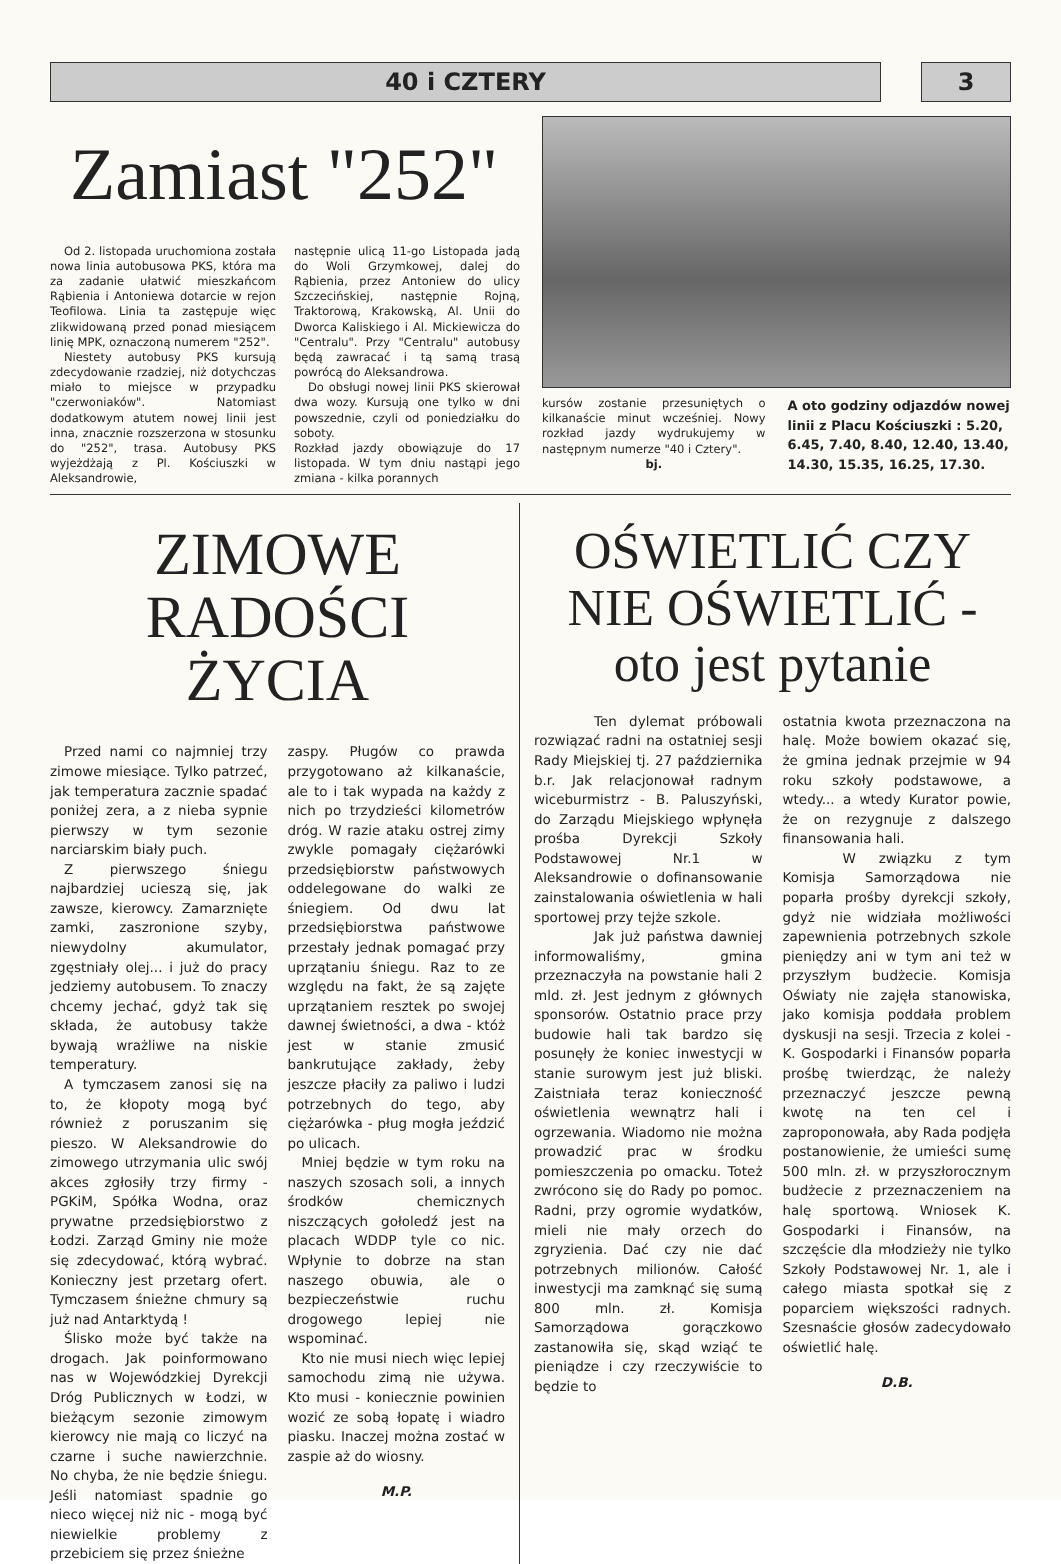40 i CZTERY 3
Zamiast "252"
Od 2. listopada uruchomiona została nowa linia autobusowa PKS, która ma za zadanie ułatwić mieszkańcom Rąbienia i Antoniewa dotarcie w rejon Teofilowa. Linia ta zastępuje więc zlikwidowaną przed ponad miesiącem linię MPK, oznaczoną numerem "252".
Niestety autobusy PKS kursują zdecydowanie rzadziej, niż dotychczas miało to miejsce w przypadku "czerwoniaków". Natomiast dodatkowym atutem nowej linii jest inna, znacznie rozszerzona w stosunku do "252", trasa. Autobusy PKS wyjeżdżają z Pl. Kościuszki w Aleksandrowie,
następnie ulicą 11-go Listopada jadą do Woli Grzymkowej, dalej do Rąbienia, przez Antoniew do ulicy Szczecińskiej, następnie Rojną, Traktorową, Krakowską, Al. Unii do Dworca Kaliskiego i Al. Mickiewicza do "Centralu". Przy "Centralu" autobusy będą zawracać i tą samą trasą powrócą do Aleksandrowa.
Do obsługi nowej linii PKS skierował dwa wozy. Kursują one tylko w dni powszednie, czyli od poniedziałku do soboty.
Rozkład jazdy obowiązuje do 17 listopada. W tym dniu nastąpi jego zmiana - kilka porannych
kursów zostanie przesuniętych o kilkanaście minut wcześniej. Nowy rozkład jazdy wydrukujemy w następnym numerze "40 i Cztery".
bj.
A oto godziny odjazdów nowej linii z Placu Kościuszki : 5.20, 6.45, 7.40, 8.40, 12.40, 13.40, 14.30, 15.35, 16.25, 17.30.
ZIMOWE RADOŚCI ŻYCIA
Przed nami co najmniej trzy zimowe miesiące. Tylko patrzeć, jak temperatura zacznie spadać poniżej zera, a z nieba sypnie pierwszy w tym sezonie narciarskim biały puch.
Z pierwszego śniegu najbardziej ucieszą się, jak zawsze, kierowcy. Zamarznięte zamki, zaszronione szyby, niewydolny akumulator, zgęstniały olej... i już do pracy jedziemy autobusem. To znaczy chcemy jechać, gdyż tak się składa, że autobusy także bywają wrażliwe na niskie temperatury.
A tymczasem zanosi się na to, że kłopoty mogą być również z poruszanim się pieszo. W Aleksandrowie do zimowego utrzymania ulic swój akces zgłosiły trzy firmy - PGKiM, Spółka Wodna, oraz prywatne przedsiębiorstwo z Łodzi. Zarząd Gminy nie może się zdecydować, którą wybrać. Konieczny jest przetarg ofert. Tymczasem śnieżne chmury są już nad Antarktydą !
Ślisko może być także na drogach. Jak poinformowano nas w Wojewódzkiej Dyrekcji Dróg Publicznych w Łodzi, w bieżącym sezonie zimowym kierowcy nie mają co liczyć na czarne i suche nawierzchnie. No chyba, że nie będzie śniegu. Jeśli natomiast spadnie go nieco więcej niż nic - mogą być niewielkie problemy z przebiciem się przez śnieżne
zaspy. Pługów co prawda przygotowano aż kilkanaście, ale to i tak wypada na każdy z nich po trzydzieści kilometrów dróg. W razie ataku ostrej zimy zwykle pomagały ciężarówki przedsiębiorstw państwowych oddelegowane do walki ze śniegiem. Od dwu lat przedsiębiorstwa państwowe przestały jednak pomagać przy uprzątaniu śniegu. Raz to ze względu na fakt, że są zajęte uprzątaniem resztek po swojej dawnej świetności, a dwa - któż jest w stanie zmusić bankrutujące zakłady, żeby jeszcze płaciły za paliwo i ludzi potrzebnych do tego, aby ciężarówka - pług mogła jeździć po ulicach.
Mniej będzie w tym roku na naszych szosach soli, a innych środków chemicznych niszczących gołoledź jest na placach WDDP tyle co nic. Wpłynie to dobrze na stan naszego obuwia, ale o bezpieczeństwie ruchu drogowego lepiej nie wspominać.
Kto nie musi niech więc lepiej samochodu zimą nie używa. Kto musi - koniecznie powinien wozić ze sobą łopatę i wiadro piasku. Inaczej można zostać w zaspie aż do wiosny.
M.P.
OŚWIETLIĆ CZY NIE OŚWIETLIĆ - oto jest pytanie
Ten dylemat próbowali rozwiązać radni na ostatniej sesji Rady Miejskiej tj. 27 października b.r. Jak relacjonował radnym wiceburmistrz - B. Paluszyński, do Zarządu Miejskiego wpłynęła prośba Dyrekcji Szkoły Podstawowej Nr.1 w Aleksandrowie o dofinansowanie zainstalowania oświetlenia w hali sportowej przy tejże szkole.
Jak już państwa dawniej informowaliśmy, gmina przeznaczyła na powstanie hali 2 mld. zł. Jest jednym z głównych sponsorów. Ostatnio prace przy budowie hali tak bardzo się posunęły że koniec inwestycji w stanie surowym jest już bliski. Zaistniała teraz konieczność oświetlenia wewnątrz hali i ogrzewania. Wiadomo nie można prowadzić prac w środku pomieszczenia po omacku. Toteż zwrócono się do Rady po pomoc. Radni, przy ogromie wydatków, mieli nie mały orzech do zgryzienia. Dać czy nie dać potrzebnych milionów. Całość inwestycji ma zamknąć się sumą 800 mln. zł. Komisja Samorządowa gorączkowo zastanowiła się, skąd wziąć te pieniądze i czy rzeczywiście to będzie to
ostatnia kwota przeznaczona na halę. Może bowiem okazać się, że gmina jednak przejmie w 94 roku szkoły podstawowe, a wtedy... a wtedy Kurator powie, że on rezygnuje z dalszego finansowania hali.
W związku z tym Komisja Samorządowa nie poparła prośby dyrekcji szkoły, gdyż nie widziała możliwości zapewnienia potrzebnych szkole pieniędzy ani w tym ani też w przyszłym budżecie. Komisja Oświaty nie zajęła stanowiska, jako komisja poddała problem dyskusji na sesji. Trzecia z kolei - K. Gospodarki i Finansów poparła prośbę twierdząc, że należy przeznaczyć jeszcze pewną kwotę na ten cel i zaproponowała, aby Rada podjęła postanowienie, że umieści sumę 500 mln. zł. w przyszłorocznym budżecie z przeznaczeniem na halę sportową. Wniosek K. Gospodarki i Finansów, na szczęście dla młodzieży nie tylko Szkoły Podstawowej Nr. 1, ale i całego miasta spotkał się z poparciem większości radnych. Szesnaście głosów zadecydowało oświetlić halę.
D.B.